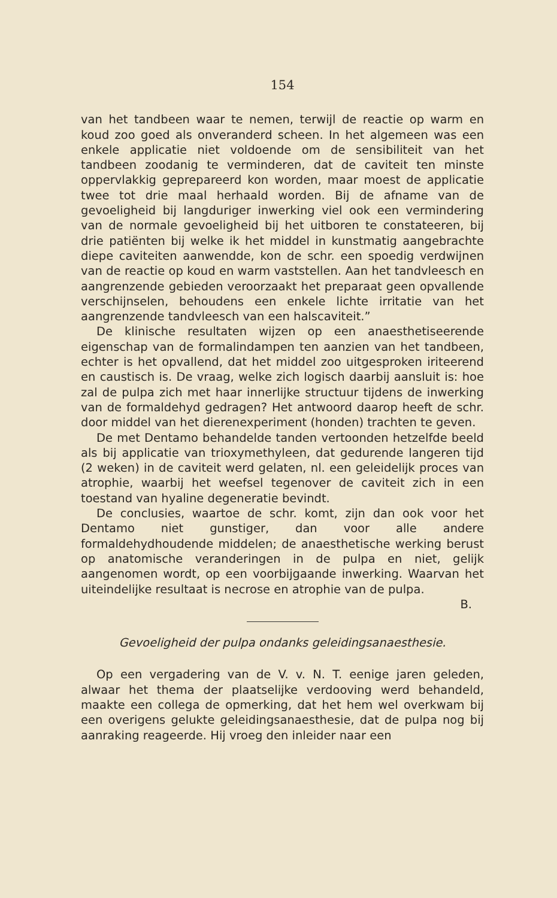154
van het tandbeen waar te nemen, terwijl de reactie op warm en koud zoo goed als onveranderd scheen. In het algemeen was een enkele applicatie niet voldoende om de sensibiliteit van het tandbeen zoodanig te verminderen, dat de caviteit ten minste oppervlakkig geprepareerd kon worden, maar moest de applicatie twee tot drie maal herhaald worden. Bij de afname van de gevoeligheid bij langduriger inwerking viel ook een vermindering van de normale gevoeligheid bij het uitboren te constateeren, bij drie patiënten bij welke ik het middel in kunstmatig aangebrachte diepe caviteiten aanwendde, kon de schr. een spoedig verdwijnen van de reactie op koud en warm vaststellen. Aan het tandvleesch en aangrenzende gebieden veroorzaakt het preparaat geen opvallende verschijnselen, behoudens een enkele lichte irritatie van het aangrenzende tandvleesch van een halscaviteit.”
De klinische resultaten wijzen op een anaesthetiseerende eigenschap van de formalindampen ten aanzien van het tandbeen, echter is het opvallend, dat het middel zoo uitgesproken iriteerend en caustisch is. De vraag, welke zich logisch daarbij aansluit is: hoe zal de pulpa zich met haar innerlijke structuur tijdens de inwerking van de formaldehyd gedragen? Het antwoord daarop heeft de schr. door middel van het dierenexperiment (honden) trachten te geven.
De met Dentamo behandelde tanden vertoonden hetzelfde beeld als bij applicatie van trioxymethyleen, dat gedurende langeren tijd (2 weken) in de caviteit werd gelaten, nl. een geleidelijk proces van atrophie, waarbij het weefsel tegenover de caviteit zich in een toestand van hyaline degeneratie bevindt.
De conclusies, waartoe de schr. komt, zijn dan ook voor het Dentamo niet gunstiger, dan voor alle andere formaldehydhoudende middelen; de anaesthetische werking berust op anatomische veranderingen in de pulpa en niet, gelijk aangenomen wordt, op een voorbijgaande inwerking. Waarvan het uiteindelijke resultaat is necrose en atrophie van de pulpa.
B.
Gevoeligheid der pulpa ondanks geleidingsanaesthesie.
Op een vergadering van de V. v. N. T. eenige jaren geleden, alwaar het thema der plaatselijke verdooving werd behandeld, maakte een collega de opmerking, dat het hem wel overkwam bij een overigens gelukte geleidingsanaesthesie, dat de pulpa nog bij aanraking reageerde. Hij vroeg den inleider naar een